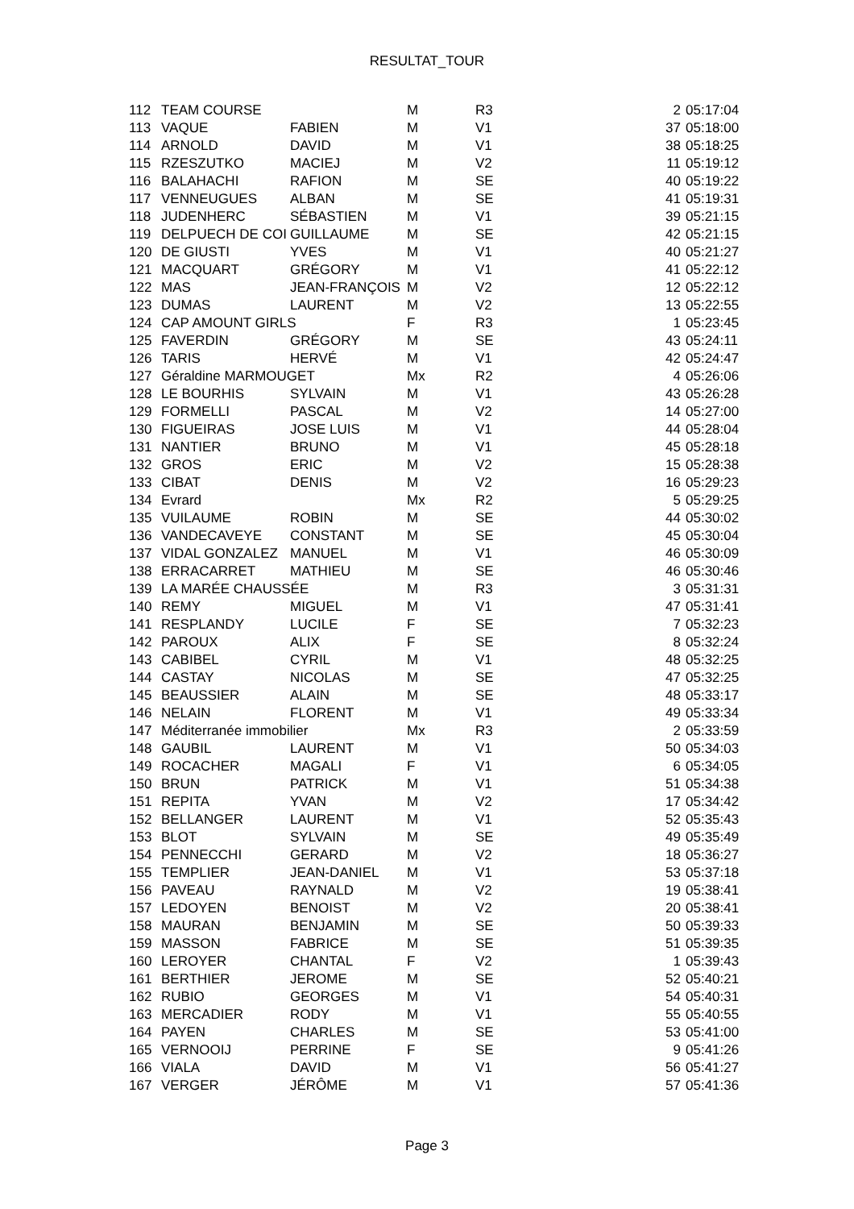RESULTAT_TOUR
| 112 | TEAM COURSE | | M | R3 | 2 | 05:17:04 |
| 113 | VAQUE | FABIEN | M | V1 | 37 | 05:18:00 |
| 114 | ARNOLD | DAVID | M | V1 | 38 | 05:18:25 |
| 115 | RZESZUTKO | MACIEJ | M | V2 | 11 | 05:19:12 |
| 116 | BALAHACHI | RAFION | M | SE | 40 | 05:19:22 |
| 117 | VENNEUGUES | ALBAN | M | SE | 41 | 05:19:31 |
| 118 | JUDENHERC | SÉBASTIEN | M | V1 | 39 | 05:21:15 |
| 119 | DELPUECH DE COI | GUILLAUME | M | SE | 42 | 05:21:15 |
| 120 | DE GIUSTI | YVES | M | V1 | 40 | 05:21:27 |
| 121 | MACQUART | GRÉGORY | M | V1 | 41 | 05:22:12 |
| 122 | MAS | JEAN-FRANÇOIS | M | V2 | 12 | 05:22:12 |
| 123 | DUMAS | LAURENT | M | V2 | 13 | 05:22:55 |
| 124 | CAP AMOUNT GIRLS | | F | R3 | 1 | 05:23:45 |
| 125 | FAVERDIN | GRÉGORY | M | SE | 43 | 05:24:11 |
| 126 | TARIS | HERVÉ | M | V1 | 42 | 05:24:47 |
| 127 | Géraldine MARMOUGET | | Mx | R2 | 4 | 05:26:06 |
| 128 | LE BOURHIS | SYLVAIN | M | V1 | 43 | 05:26:28 |
| 129 | FORMELLI | PASCAL | M | V2 | 14 | 05:27:00 |
| 130 | FIGUEIRAS | JOSE LUIS | M | V1 | 44 | 05:28:04 |
| 131 | NANTIER | BRUNO | M | V1 | 45 | 05:28:18 |
| 132 | GROS | ERIC | M | V2 | 15 | 05:28:38 |
| 133 | CIBAT | DENIS | M | V2 | 16 | 05:29:23 |
| 134 | Evrard | | Mx | R2 | 5 | 05:29:25 |
| 135 | VUILAUME | ROBIN | M | SE | 44 | 05:30:02 |
| 136 | VANDECAVEYE | CONSTANT | M | SE | 45 | 05:30:04 |
| 137 | VIDAL GONZALEZ | MANUEL | M | V1 | 46 | 05:30:09 |
| 138 | ERRACARRET | MATHIEU | M | SE | 46 | 05:30:46 |
| 139 | LA MARÉE CHAUSSÉE | | M | R3 | 3 | 05:31:31 |
| 140 | REMY | MIGUEL | M | V1 | 47 | 05:31:41 |
| 141 | RESPLANDY | LUCILE | F | SE | 7 | 05:32:23 |
| 142 | PAROUX | ALIX | F | SE | 8 | 05:32:24 |
| 143 | CABIBEL | CYRIL | M | V1 | 48 | 05:32:25 |
| 144 | CASTAY | NICOLAS | M | SE | 47 | 05:32:25 |
| 145 | BEAUSSIER | ALAIN | M | SE | 48 | 05:33:17 |
| 146 | NELAIN | FLORENT | M | V1 | 49 | 05:33:34 |
| 147 | Méditerranée immobilier | | Mx | R3 | 2 | 05:33:59 |
| 148 | GAUBIL | LAURENT | M | V1 | 50 | 05:34:03 |
| 149 | ROCACHER | MAGALI | F | V1 | 6 | 05:34:05 |
| 150 | BRUN | PATRICK | M | V1 | 51 | 05:34:38 |
| 151 | REPITA | YVAN | M | V2 | 17 | 05:34:42 |
| 152 | BELLANGER | LAURENT | M | V1 | 52 | 05:35:43 |
| 153 | BLOT | SYLVAIN | M | SE | 49 | 05:35:49 |
| 154 | PENNECCHI | GERARD | M | V2 | 18 | 05:36:27 |
| 155 | TEMPLIER | JEAN-DANIEL | M | V1 | 53 | 05:37:18 |
| 156 | PAVEAU | RAYNALD | M | V2 | 19 | 05:38:41 |
| 157 | LEDOYEN | BENOIST | M | V2 | 20 | 05:38:41 |
| 158 | MAURAN | BENJAMIN | M | SE | 50 | 05:39:33 |
| 159 | MASSON | FABRICE | M | SE | 51 | 05:39:35 |
| 160 | LEROYER | CHANTAL | F | V2 | 1 | 05:39:43 |
| 161 | BERTHIER | JEROME | M | SE | 52 | 05:40:21 |
| 162 | RUBIO | GEORGES | M | V1 | 54 | 05:40:31 |
| 163 | MERCADIER | RODY | M | V1 | 55 | 05:40:55 |
| 164 | PAYEN | CHARLES | M | SE | 53 | 05:41:00 |
| 165 | VERNOOIJ | PERRINE | F | SE | 9 | 05:41:26 |
| 166 | VIALA | DAVID | M | V1 | 56 | 05:41:27 |
| 167 | VERGER | JÉRÔME | M | V1 | 57 | 05:41:36 |
Page 3